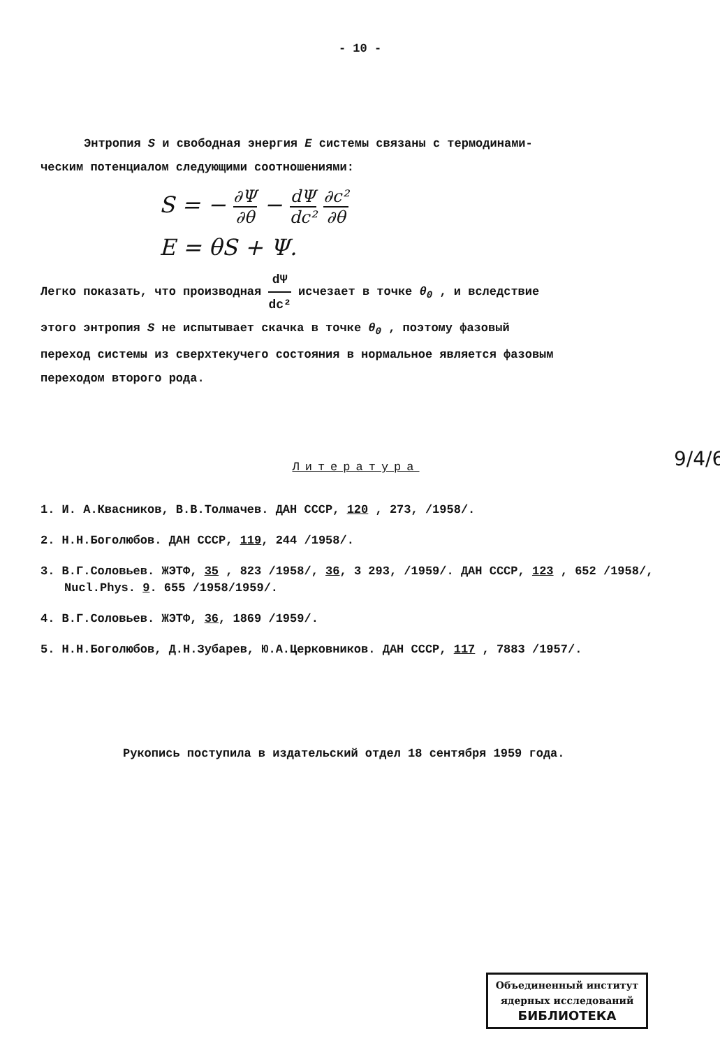- 10 -
Энтропия S и свободная энергия E системы связаны с термодинами-
ческим потенциалом следующими соотношениями:
S = − ∂Ψ ∂θ − dΨ dc² ∂c² ∂θ
E = θS + Ψ.
Легко показать, что производная dΨ dc² исчезает в точке θ<sub>0</sub> , и вследствие
этого энтропия S не испытывает скачка в точке θ<sub>0</sub> , поэтому фазовый
переход системы из сверхтекучего состояния в нормальное является фазовым
переходом второго рода.
Литература
1. И. А.Квасников, В.В.Толмачев. ДАН СССР, 120 , 273, /1958/.
2. Н.Н.Боголюбов. ДАН СССР, 119, 244 /1958/.
3. В.Г.Соловьев. ЖЭТФ, 35 , 823 /1958/, 36, 3 293, /1959/. ДАН СССР, 123 , 652 /1958/, Nucl.Phys. 9. 655 /1958/1959/.
4. В.Г.Соловьев. ЖЭТФ, 36, 1869 /1959/.
5. Н.Н.Боголюбов, Д.Н.Зубарев, Ю.А.Церковников. ДАН СССР, 117 , 7883 /1957/.
Рукопись поступила в издательский отдел 18 сентября 1959 года.
9/4/6
Объединенный институт
ядерных исследований
БИБЛИОТЕКА